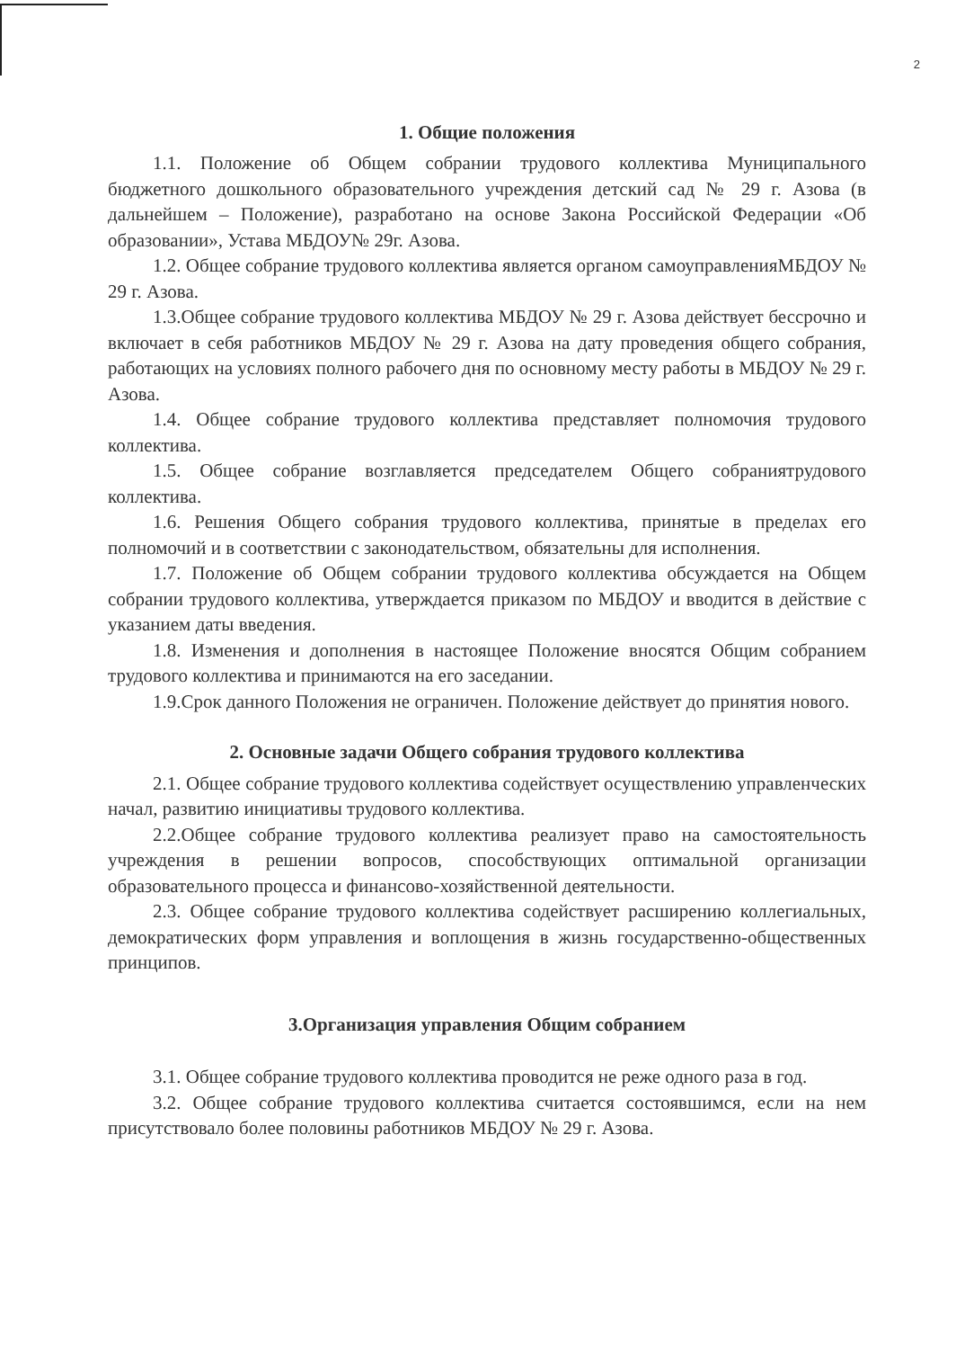2
1. Общие положения
1.1. Положение об Общем собрании трудового коллектива Муниципального бюджетного дошкольного образовательного учреждения детский сад № 29 г. Азова (в дальнейшем – Положение), разработано на основе Закона Российской Федерации «Об образовании», Устава МБДОУ№ 29г. Азова.
1.2. Общее собрание трудового коллектива является органом самоуправленияМБДОУ № 29 г. Азова.
1.3.Общее собрание трудового коллектива МБДОУ № 29 г. Азова действует бессрочно и включает в себя работников МБДОУ № 29 г. Азова на дату проведения общего собрания, работающих на условиях полного рабочего дня по основному месту работы в МБДОУ № 29 г. Азова.
1.4. Общее собрание трудового коллектива представляет полномочия трудового коллектива.
1.5. Общее собрание возглавляется председателем Общего собраниятрудового коллектива.
1.6. Решения Общего собрания трудового коллектива, принятые в пределах его полномочий и в соответствии с законодательством, обязательны для исполнения.
1.7. Положение об Общем собрании трудового коллектива обсуждается на Общем собрании трудового коллектива, утверждается приказом по МБДОУ и вводится в действие с указанием даты введения.
1.8. Изменения и дополнения в настоящее Положение вносятся Общим собранием трудового коллектива и принимаются на его заседании.
1.9.Срок данного Положения не ограничен. Положение действует до принятия нового.
2. Основные задачи Общего собрания трудового коллектива
2.1. Общее собрание трудового коллектива содействует осуществлению управленческих начал, развитию инициативы трудового коллектива.
2.2.Общее собрание трудового коллектива реализует право на самостоятельность учреждения в решении вопросов, способствующих оптимальной организации образовательного процесса и финансово-хозяйственной деятельности.
2.3. Общее собрание трудового коллектива содействует расширению коллегиальных, демократических форм управления и воплощения в жизнь государственно-общественных принципов.
3.Организация управления Общим собранием
3.1. Общее собрание трудового коллектива проводится не реже одного раза в год.
3.2. Общее собрание трудового коллектива считается состоявшимся, если на нем присутствовало более половины работников МБДОУ № 29 г. Азова.